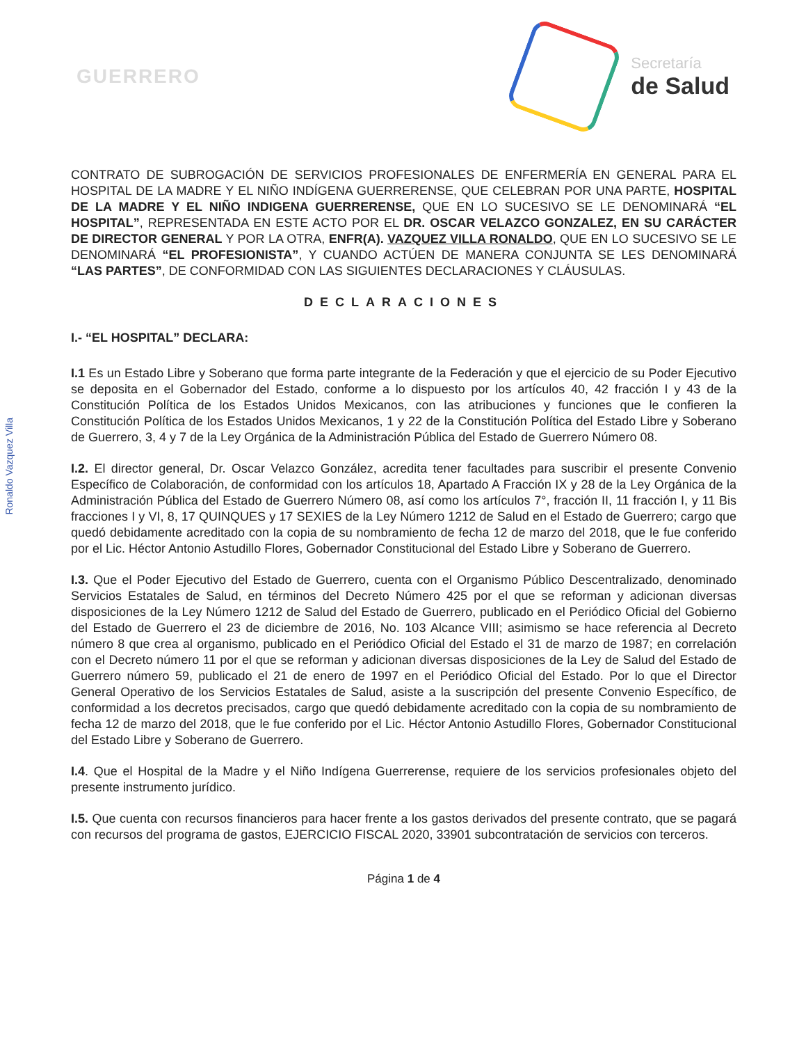GUERRERO
Secretaría
de Salud
Ronaldo Vazquez Villa
CONTRATO DE SUBROGACIÓN DE SERVICIOS PROFESIONALES DE ENFERMERÍA EN GENERAL PARA EL HOSPITAL DE LA MADRE Y EL NIÑO INDÍGENA GUERRERENSE, QUE CELEBRAN POR UNA PARTE, HOSPITAL DE LA MADRE Y EL NIÑO INDIGENA GUERRERENSE, QUE EN LO SUCESIVO SE LE DENOMINARÁ “EL HOSPITAL”, REPRESENTADA EN ESTE ACTO POR EL DR. OSCAR VELAZCO GONZALEZ, EN SU CARÁCTER DE DIRECTOR GENERAL Y POR LA OTRA, ENFR(A). VAZQUEZ VILLA RONALDO, QUE EN LO SUCESIVO SE LE DENOMINARÁ “EL PROFESIONISTA”, Y CUANDO ACTÚEN DE MANERA CONJUNTA SE LES DENOMINARÁ “LAS PARTES”, DE CONFORMIDAD CON LAS SIGUIENTES DECLARACIONES Y CLÁUSULAS.
DECLARACIONES
I.- “EL HOSPITAL” DECLARA:
I.1 Es un Estado Libre y Soberano que forma parte integrante de la Federación y que el ejercicio de su Poder Ejecutivo se deposita en el Gobernador del Estado, conforme a lo dispuesto por los artículos 40, 42 fracción I y 43 de la Constitución Política de los Estados Unidos Mexicanos, con las atribuciones y funciones que le confieren la Constitución Política de los Estados Unidos Mexicanos, 1 y 22 de la Constitución Política del Estado Libre y Soberano de Guerrero, 3, 4 y 7 de la Ley Orgánica de la Administración Pública del Estado de Guerrero Número 08.
I.2. El director general, Dr. Oscar Velazco González, acredita tener facultades para suscribir el presente Convenio Específico de Colaboración, de conformidad con los artículos 18, Apartado A Fracción IX y 28 de la Ley Orgánica de la Administración Pública del Estado de Guerrero Número 08, así como los artículos 7°, fracción II, 11 fracción I, y 11 Bis fracciones I y VI, 8, 17 QUINQUES y 17 SEXIES de la Ley Número 1212 de Salud en el Estado de Guerrero; cargo que quedó debidamente acreditado con la copia de su nombramiento de fecha 12 de marzo del 2018, que le fue conferido por el Lic. Héctor Antonio Astudillo Flores, Gobernador Constitucional del Estado Libre y Soberano de Guerrero.
I.3. Que el Poder Ejecutivo del Estado de Guerrero, cuenta con el Organismo Público Descentralizado, denominado Servicios Estatales de Salud, en términos del Decreto Número 425 por el que se reforman y adicionan diversas disposiciones de la Ley Número 1212 de Salud del Estado de Guerrero, publicado en el Periódico Oficial del Gobierno del Estado de Guerrero el 23 de diciembre de 2016, No. 103 Alcance VIII; asimismo se hace referencia al Decreto número 8 que crea al organismo, publicado en el Periódico Oficial del Estado el 31 de marzo de 1987; en correlación con el Decreto número 11 por el que se reforman y adicionan diversas disposiciones de la Ley de Salud del Estado de Guerrero número 59, publicado el 21 de enero de 1997 en el Periódico Oficial del Estado. Por lo que el Director General Operativo de los Servicios Estatales de Salud, asiste a la suscripción del presente Convenio Específico, de conformidad a los decretos precisados, cargo que quedó debidamente acreditado con la copia de su nombramiento de fecha 12 de marzo del 2018, que le fue conferido por el Lic. Héctor Antonio Astudillo Flores, Gobernador Constitucional del Estado Libre y Soberano de Guerrero.
I.4. Que el Hospital de la Madre y el Niño Indígena Guerrerense, requiere de los servicios profesionales objeto del presente instrumento jurídico.
I.5. Que cuenta con recursos financieros para hacer frente a los gastos derivados del presente contrato, que se pagará con recursos del programa de gastos, EJERCICIO FISCAL 2020, 33901 subcontratación de servicios con terceros.
Página 1 de 4